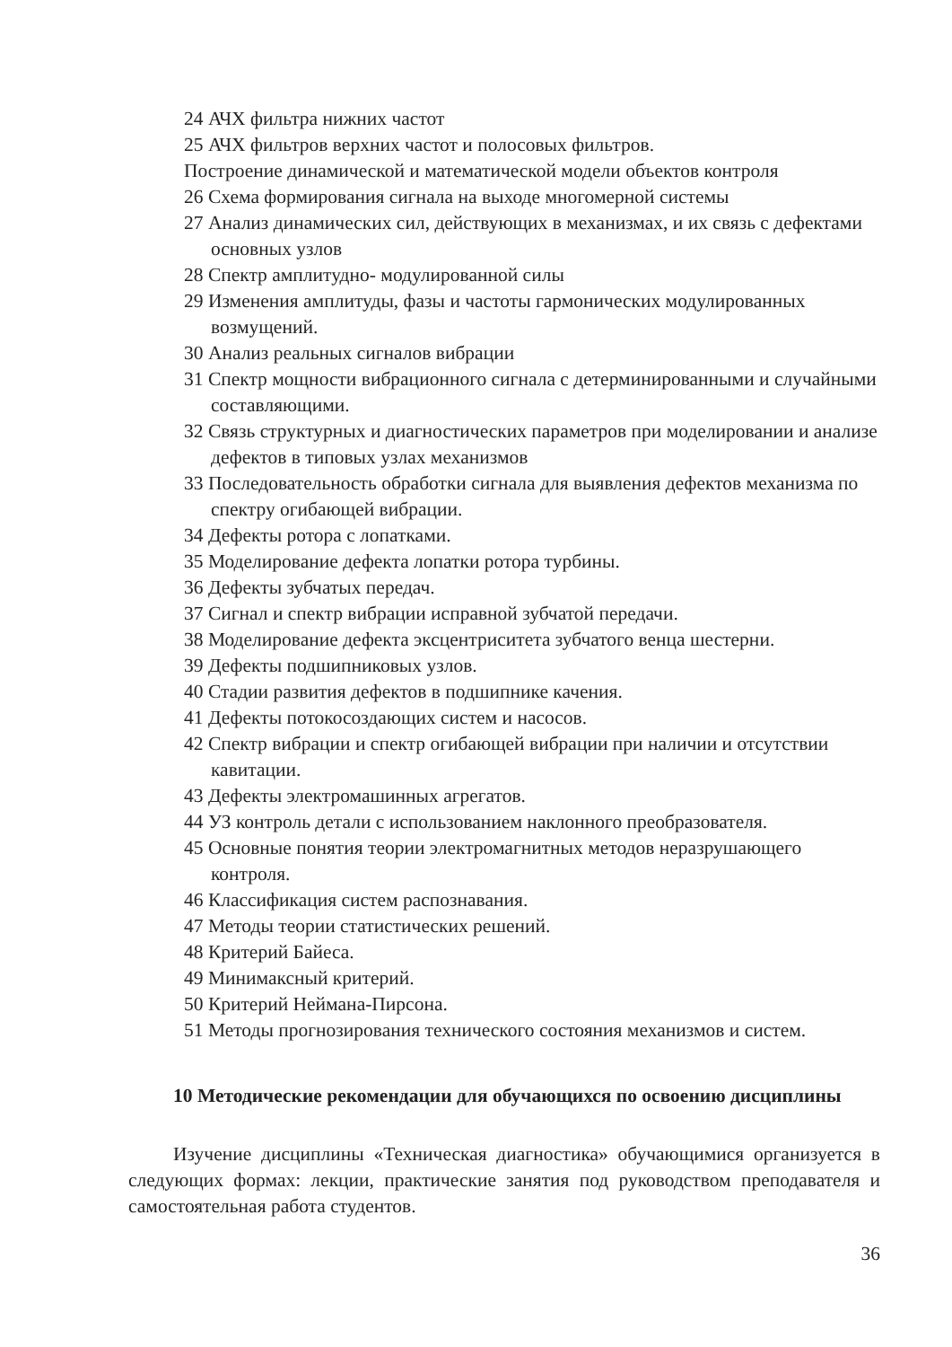24 АЧХ фильтра нижних частот
25 АЧХ фильтров верхних частот и полосовых фильтров.
Построение динамической и математической модели объектов контроля
26 Схема формирования сигнала на выходе многомерной системы
27 Анализ динамических сил, действующих в механизмах, и их связь с дефектами основных узлов
28 Спектр амплитудно- модулированной силы
29 Изменения амплитуды, фазы и частоты гармонических модулированных возмущений.
30 Анализ реальных сигналов вибрации
31 Спектр мощности вибрационного сигнала с детерминированными и случайными составляющими.
32 Связь структурных и диагностических параметров при моделировании и анализе дефектов в типовых узлах механизмов
33 Последовательность обработки сигнала для выявления дефектов механизма по спектру огибающей вибрации.
34 Дефекты ротора с лопатками.
35 Моделирование дефекта лопатки ротора турбины.
36 Дефекты зубчатых передач.
37 Сигнал и спектр вибрации исправной зубчатой передачи.
38 Моделирование дефекта эксцентриситета зубчатого венца шестерни.
39 Дефекты подшипниковых узлов.
40 Стадии развития дефектов в подшипнике качения.
41 Дефекты потокосоздающих систем и насосов.
42 Спектр вибрации и спектр огибающей вибрации при наличии и отсутствии кавитации.
43 Дефекты электромашинных агрегатов.
44 УЗ контроль детали с использованием наклонного преобразователя.
45 Основные понятия теории электромагнитных методов неразрушающего контроля.
46 Классификация систем распознавания.
47 Методы теории статистических решений.
48 Критерий Байеса.
49 Минимаксный критерий.
50 Критерий Неймана-Пирсона.
51 Методы прогнозирования технического состояния механизмов и систем.
10 Методические рекомендации для обучающихся по освоению дисциплины
Изучение дисциплины «Техническая диагностика» обучающимися организуется в следующих формах: лекции, практические занятия под руководством преподавателя и самостоятельная работа студентов.
36